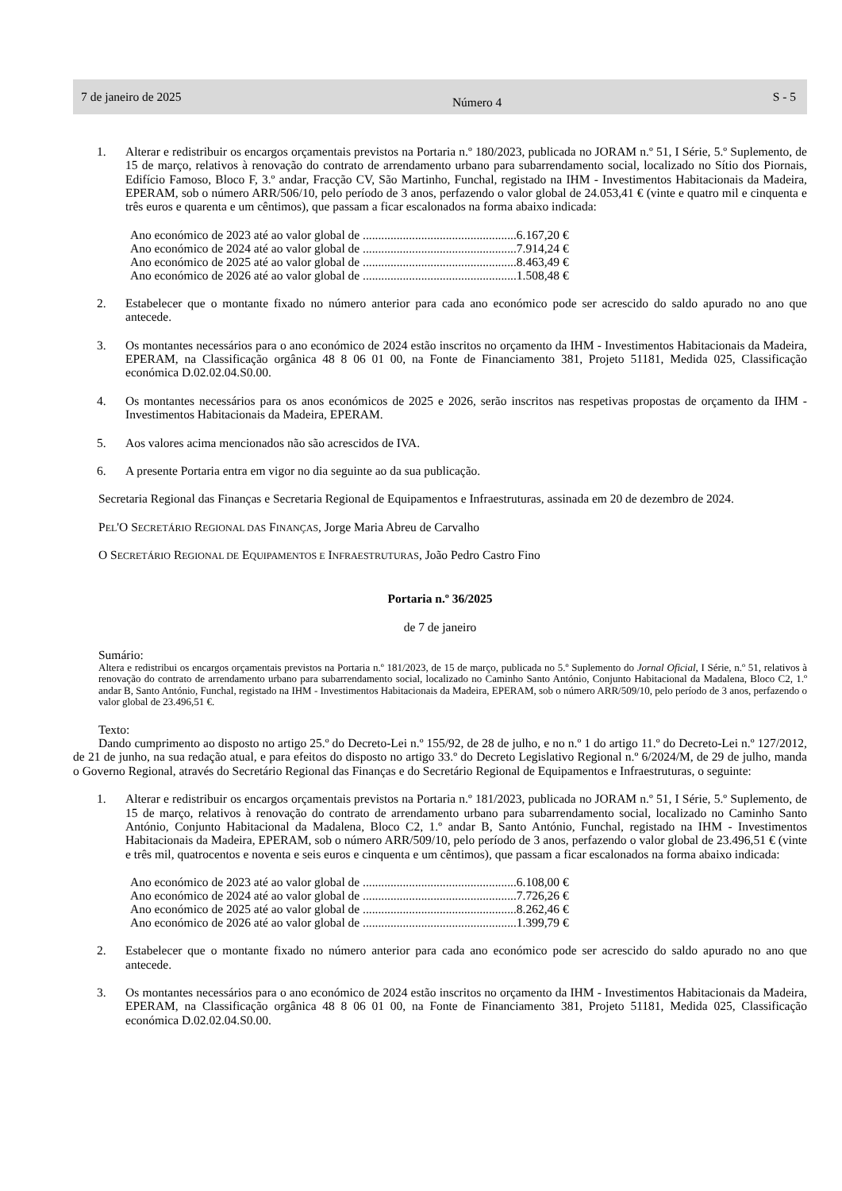7 de janeiro de 2025 Número 4 S - 5
1. Alterar e redistribuir os encargos orçamentais previstos na Portaria n.º 180/2023, publicada no JORAM n.º 51, I Série, 5.º Suplemento, de 15 de março, relativos à renovação do contrato de arrendamento urbano para subarrendamento social, localizado no Sítio dos Piornais, Edifício Famoso, Bloco F, 3.º andar, Fracção CV, São Martinho, Funchal, registado na IHM - Investimentos Habitacionais da Madeira, EPERAM, sob o número ARR/506/10, pelo período de 3 anos, perfazendo o valor global de 24.053,41 € (vinte e quatro mil e cinquenta e três euros e quarenta e um cêntimos), que passam a ficar escalonados na forma abaixo indicada:
Ano económico de 2023 até ao valor global de ..................................................6.167,20 €
Ano económico de 2024 até ao valor global de ..................................................7.914,24 €
Ano económico de 2025 até ao valor global de ..................................................8.463,49 €
Ano económico de 2026 até ao valor global de ..................................................1.508,48 €
2. Estabelecer que o montante fixado no número anterior para cada ano económico pode ser acrescido do saldo apurado no ano que antecede.
3. Os montantes necessários para o ano económico de 2024 estão inscritos no orçamento da IHM - Investimentos Habitacionais da Madeira, EPERAM, na Classificação orgânica 48 8 06 01 00, na Fonte de Financiamento 381, Projeto 51181, Medida 025, Classificação económica D.02.02.04.S0.00.
4. Os montantes necessários para os anos económicos de 2025 e 2026, serão inscritos nas respetivas propostas de orçamento da IHM - Investimentos Habitacionais da Madeira, EPERAM.
5. Aos valores acima mencionados não são acrescidos de IVA.
6. A presente Portaria entra em vigor no dia seguinte ao da sua publicação.
Secretaria Regional das Finanças e Secretaria Regional de Equipamentos e Infraestruturas, assinada em 20 de dezembro de 2024.
PEL'O SECRETÁRIO REGIONAL DAS FINANÇAS, Jorge Maria Abreu de Carvalho
O SECRETÁRIO REGIONAL DE EQUIPAMENTOS E INFRAESTRUTURAS, João Pedro Castro Fino
Portaria n.º 36/2025
de 7 de janeiro
Sumário:
Altera e redistribui os encargos orçamentais previstos na Portaria n.º 181/2023, de 15 de março, publicada no 5.º Suplemento do Jornal Oficial, I Série, n.º 51, relativos à renovação do contrato de arrendamento urbano para subarrendamento social, localizado no Caminho Santo António, Conjunto Habitacional da Madalena, Bloco C2, 1.º andar B, Santo António, Funchal, registado na IHM - Investimentos Habitacionais da Madeira, EPERAM, sob o número ARR/509/10, pelo período de 3 anos, perfazendo o valor global de 23.496,51 €.
Texto:
Dando cumprimento ao disposto no artigo 25.º do Decreto-Lei n.º 155/92, de 28 de julho, e no n.º 1 do artigo 11.º do Decreto-Lei n.º 127/2012, de 21 de junho, na sua redação atual, e para efeitos do disposto no artigo 33.º do Decreto Legislativo Regional n.º 6/2024/M, de 29 de julho, manda o Governo Regional, através do Secretário Regional das Finanças e do Secretário Regional de Equipamentos e Infraestruturas, o seguinte:
1. Alterar e redistribuir os encargos orçamentais previstos na Portaria n.º 181/2023, publicada no JORAM n.º 51, I Série, 5.º Suplemento, de 15 de março, relativos à renovação do contrato de arrendamento urbano para subarrendamento social, localizado no Caminho Santo António, Conjunto Habitacional da Madalena, Bloco C2, 1.º andar B, Santo António, Funchal, registado na IHM - Investimentos Habitacionais da Madeira, EPERAM, sob o número ARR/509/10, pelo período de 3 anos, perfazendo o valor global de 23.496,51 € (vinte e três mil, quatrocentos e noventa e seis euros e cinquenta e um cêntimos), que passam a ficar escalonados na forma abaixo indicada:
Ano económico de 2023 até ao valor global de ..................................................6.108,00 €
Ano económico de 2024 até ao valor global de ..................................................7.726,26 €
Ano económico de 2025 até ao valor global de ..................................................8.262,46 €
Ano económico de 2026 até ao valor global de ..................................................1.399,79 €
2. Estabelecer que o montante fixado no número anterior para cada ano económico pode ser acrescido do saldo apurado no ano que antecede.
3. Os montantes necessários para o ano económico de 2024 estão inscritos no orçamento da IHM - Investimentos Habitacionais da Madeira, EPERAM, na Classificação orgânica 48 8 06 01 00, na Fonte de Financiamento 381, Projeto 51181, Medida 025, Classificação económica D.02.02.04.S0.00.